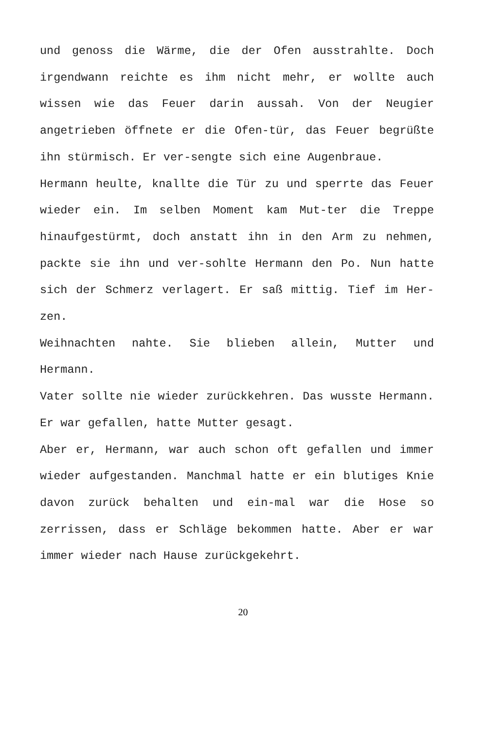und genoss die Wärme, die der Ofen ausstrahlte. Doch irgendwann reichte es ihm nicht mehr, er wollte auch wissen wie das Feuer darin aussah. Von der Neugier angetrieben öffnete er die Ofen-tür, das Feuer begrüßte ihn stürmisch. Er ver-sengte sich eine Augenbraue.
Hermann heulte, knallte die Tür zu und sperrte das Feuer wieder ein. Im selben Moment kam Mut-ter die Treppe hinaufgestürmt, doch anstatt ihn in den Arm zu nehmen, packte sie ihn und ver-sohlte Hermann den Po. Nun hatte sich der Schmerz verlagert. Er saß mittig. Tief im Her-zen.
Weihnachten nahte. Sie blieben allein, Mutter und Hermann.
Vater sollte nie wieder zurückkehren. Das wusste Hermann. Er war gefallen, hatte Mutter gesagt.
Aber er, Hermann, war auch schon oft gefallen und immer wieder aufgestanden. Manchmal hatte er ein blutiges Knie davon zurück behalten und ein-mal war die Hose so zerrissen, dass er Schläge bekommen hatte. Aber er war immer wieder nach Hause zurückgekehrt.
20